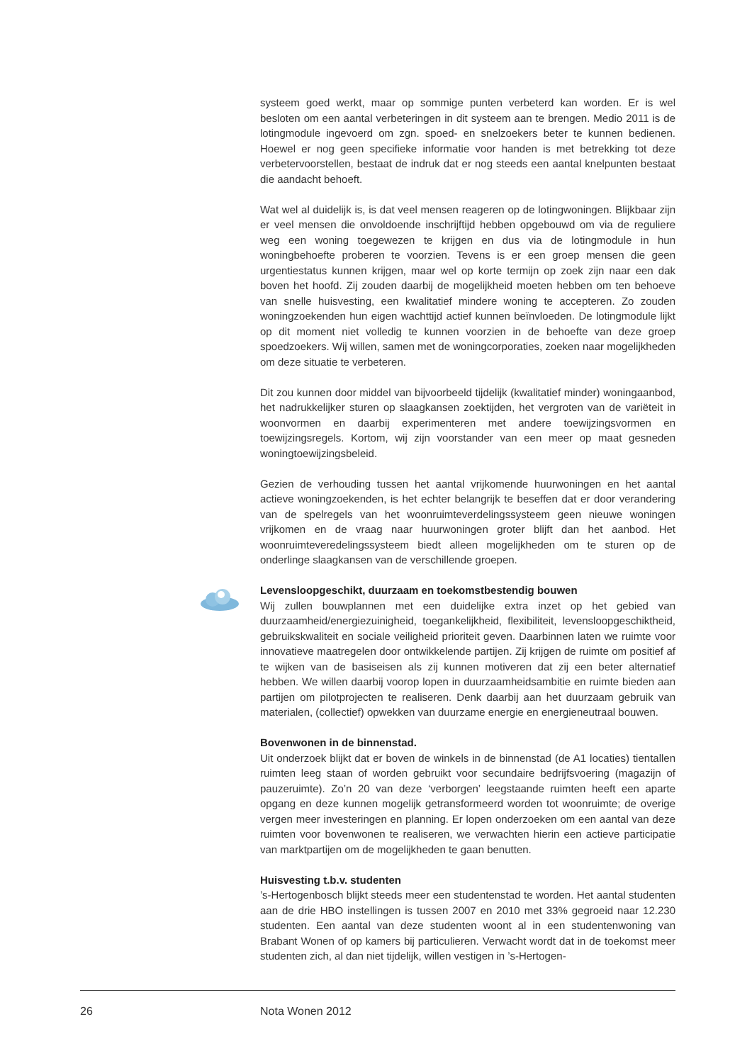systeem goed werkt, maar op sommige punten verbeterd kan worden. Er is wel besloten om een aantal verbeteringen in dit systeem aan te brengen. Medio 2011 is de lotingmodule ingevoerd om zgn. spoed- en snelzoekers beter te kunnen bedienen. Hoewel er nog geen specifieke informatie voor handen is met betrekking tot deze verbetervoorstellen, bestaat de indruk dat er nog steeds een aantal knelpunten bestaat die aandacht behoeft.
Wat wel al duidelijk is, is dat veel mensen reageren op de lotingwoningen. Blijkbaar zijn er veel mensen die onvoldoende inschrijftijd hebben opgebouwd om via de reguliere weg een woning toegewezen te krijgen en dus via de lotingmodule in hun woningbehoefte proberen te voorzien. Tevens is er een groep mensen die geen urgentiestatus kunnen krijgen, maar wel op korte termijn op zoek zijn naar een dak boven het hoofd. Zij zouden daarbij de mogelijkheid moeten hebben om ten behoeve van snelle huisvesting, een kwalitatief mindere woning te accepteren. Zo zouden woningzoekenden hun eigen wachttijd actief kunnen beïnvloeden. De lotingmodule lijkt op dit moment niet volledig te kunnen voorzien in de behoefte van deze groep spoedzoekers. Wij willen, samen met de woningcorporaties, zoeken naar mogelijkheden om deze situatie te verbeteren.
Dit zou kunnen door middel van bijvoorbeeld tijdelijk (kwalitatief minder) woningaanbod, het nadrukkelijker sturen op slaagkansen zoektijden, het vergroten van de variëteit in woonvormen en daarbij experimenteren met andere toewijzingsvormen en toewijzingsregels. Kortom, wij zijn voorstander van een meer op maat gesneden woningtoewijzingsbeleid.
Gezien de verhouding tussen het aantal vrijkomende huurwoningen en het aantal actieve woningzoekenden, is het echter belangrijk te beseffen dat er door verandering van de spelregels van het woonruimteverdelingssysteem geen nieuwe woningen vrijkomen en de vraag naar huurwoningen groter blijft dan het aanbod. Het woonruimteveredelingssysteem biedt alleen mogelijkheden om te sturen op de onderlinge slaagkansen van de verschillende groepen.
Levensloopgeschikt, duurzaam en toekomstbestendig bouwen
Wij zullen bouwplannen met een duidelijke extra inzet op het gebied van duurzaamheid/energiezuinigheid, toegankelijkheid, flexibiliteit, levensloopgeschiktheid, gebruikskwaliteit en sociale veiligheid prioriteit geven. Daarbinnen laten we ruimte voor innovatieve maatregelen door ontwikkelende partijen. Zij krijgen de ruimte om positief af te wijken van de basiseisen als zij kunnen motiveren dat zij een beter alternatief hebben. We willen daarbij voorop lopen in duurzaamheidsambitie en ruimte bieden aan partijen om pilotprojecten te realiseren. Denk daarbij aan het duurzaam gebruik van materialen, (collectief) opwekken van duurzame energie en energieneutraal bouwen.
Bovenwonen in de binnenstad.
Uit onderzoek blijkt dat er boven de winkels in de binnenstad (de A1 locaties) tientallen ruimten leeg staan of worden gebruikt voor secundaire bedrijfsvoering (magazijn of pauzeruimte). Zo’n 20 van deze ‘verborgen’ leegstaande ruimten heeft een aparte opgang en deze kunnen mogelijk getransformeerd worden tot woonruimte; de overige vergen meer investeringen en planning. Er lopen onderzoeken om een aantal van deze ruimten voor bovenwonen te realiseren, we verwachten hierin een actieve participatie van marktpartijen om de mogelijkheden te gaan benutten.
Huisvesting t.b.v. studenten
’s-Hertogenbosch blijkt steeds meer een studentenstad te worden. Het aantal studenten aan de drie HBO instellingen is tussen 2007 en 2010 met 33% gegroeid naar 12.230 studenten. Een aantal van deze studenten woont al in een studentenwoning van Brabant Wonen of op kamers bij particulieren. Verwacht wordt dat in de toekomst meer studenten zich, al dan niet tijdelijk, willen vestigen in ’s-Hertogen-
26 Nota Wonen 2012